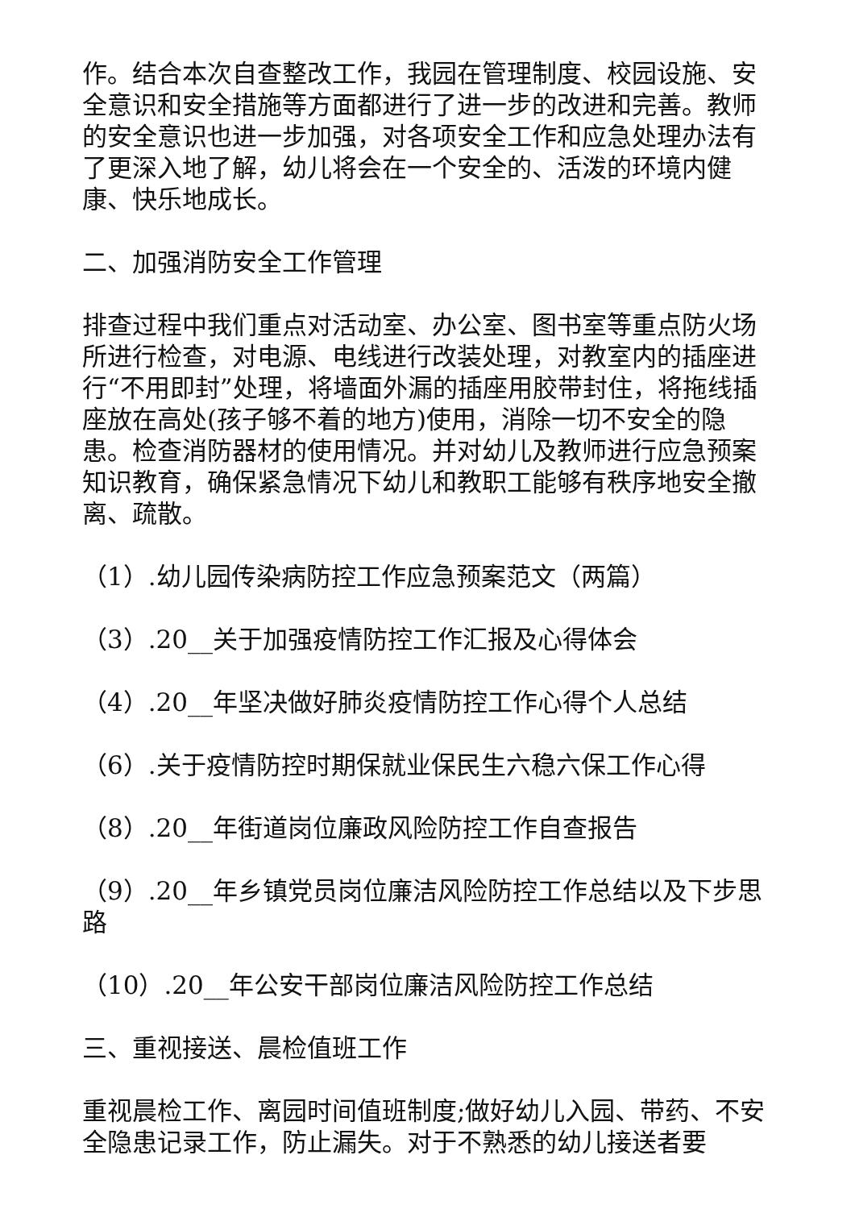作。结合本次自查整改工作，我园在管理制度、校园设施、安全意识和安全措施等方面都进行了进一步的改进和完善。教师的安全意识也进一步加强，对各项安全工作和应急处理办法有了更深入地了解，幼儿将会在一个安全的、活泼的环境内健康、快乐地成长。
二、加强消防安全工作管理
排查过程中我们重点对活动室、办公室、图书室等重点防火场所进行检查，对电源、电线进行改装处理，对教室内的插座进行“不用即封”处理，将墙面外漏的插座用胶带封住，将拖线插座放在高处(孩子够不着的地方)使用，消除一切不安全的隐患。检查消防器材的使用情况。并对幼儿及教师进行应急预案知识教育，确保紧急情况下幼儿和教职工能够有秩序地安全撤离、疏散。
（1）.幼儿园传染病防控工作应急预案范文（两篇）
（3）.20__关于加强疫情防控工作汇报及心得体会
（4）.20__年坚决做好肺炎疫情防控工作心得个人总结
（6）.关于疫情防控时期保就业保民生六稳六保工作心得
（8）.20__年街道岗位廉政风险防控工作自查报告
（9）.20__年乡镇党员岗位廉洁风险防控工作总结以及下步思路
（10）.20__年公安干部岗位廉洁风险防控工作总结
三、重视接送、晨检值班工作
重视晨检工作、离园时间值班制度;做好幼儿入园、带药、不安全隐患记录工作，防止漏失。对于不熟悉的幼儿接送者要